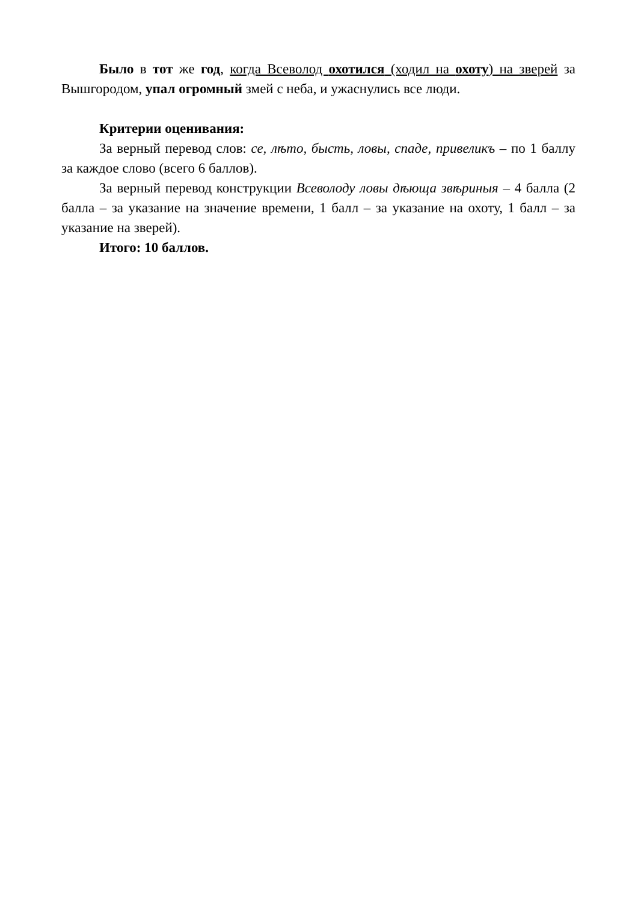Было в тот же год, когда Всеволод охотился (ходил на охоту) на зверей за Вышгородом, упал огромный змей с неба, и ужаснулись все люди.
Критерии оценивания:
За верный перевод слов: се, лѣто, бысть, ловы, спаде, привеликъ – по 1 баллу за каждое слово (всего 6 баллов).
За верный перевод конструкции Всеволоду ловы дѣюща звѣриныя – 4 балла (2 балла – за указание на значение времени, 1 балл – за указание на охоту, 1 балл – за указание на зверей).
Итого: 10 баллов.